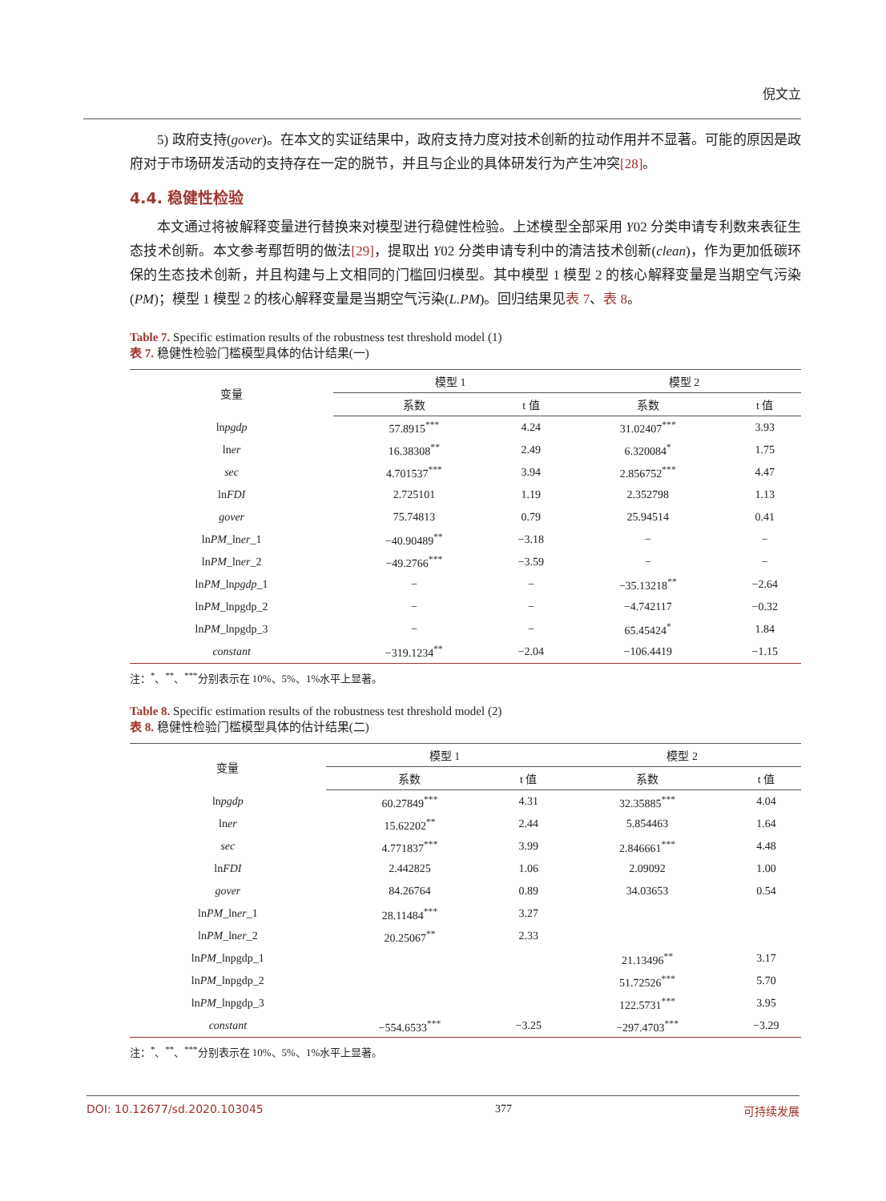倪文立
5) 政府支持(gover)。在本文的实证结果中，政府支持力度对技术创新的拉动作用并不显著。可能的原因是政府对于市场研发活动的支持存在一定的脱节，并且与企业的具体研发行为产生冲突[28]。
4.4. 稳健性检验
本文通过将被解释变量进行替换来对模型进行稳健性检验。上述模型全部采用 Y02 分类申请专利数来表征生态技术创新。本文参考鄢哲明的做法[29]，提取出 Y02 分类申请专利中的清洁技术创新(clean)，作为更加低碳环保的生态技术创新，并且构建与上文相同的门槛回归模型。其中模型 1 模型 2 的核心解释变量是当期空气污染(PM)；模型 1 模型 2 的核心解释变量是当期空气污染(L.PM)。回归结果见表 7、表 8。
Table 7. Specific estimation results of the robustness test threshold model (1)
表 7. 稳健性检验门槛模型具体的估计结果(一)
| 变量 | 模型 1 | | 模型 2 | |
| --- | --- | --- | --- | --- |
| | 系数 | t 值 | 系数 | t 值 |
| ln pgdp | 57.8915<sup>***</sup> | 4.24 | 31.02407<sup>***</sup> | 3.93 |
| ln er | 16.38308<sup>**</sup> | 2.49 | 6.320084<sup>*</sup> | 1.75 |
| sec | 4.701537<sup>***</sup> | 3.94 | 2.856752<sup>***</sup> | 4.47 |
| ln FDI | 2.725101 | 1.19 | 2.352798 | 1.13 |
| gover | 75.74813 | 0.79 | 25.94514 | 0.41 |
| ln PM _ln er _1 | −40.90489<sup>**</sup> | −3.18 | − | − |
| ln PM _ln er _2 | −49.2766<sup>***</sup> | −3.59 | − | − |
| ln PM _ln pgdp _1 | − | − | −35.13218<sup>**</sup> | −2.64 |
| ln PM _lnpgdp_2 | − | − | −4.742117 | −0.32 |
| ln PM _lnpgdp_3 | − | − | 65.45424<sup>*</sup> | 1.84 |
| constant | −319.1234<sup>**</sup> | −2.04 | −106.4419 | −1.15 |
注：<sup>*</sup>、<sup>**</sup>、<sup>***</sup>分别表示在 10%、5%、1%水平上显著。
Table 8. Specific estimation results of the robustness test threshold model (2)
表 8. 稳健性检验门槛模型具体的估计结果(二)
| 变量 | 模型 1 | | 模型 2 | |
| --- | --- | --- | --- | --- |
| | 系数 | t 值 | 系数 | t 值 |
| ln pgdp | 60.27849<sup>***</sup> | 4.31 | 32.35885<sup>***</sup> | 4.04 |
| ln er | 15.62202<sup>**</sup> | 2.44 | 5.854463 | 1.64 |
| sec | 4.771837<sup>***</sup> | 3.99 | 2.846661<sup>***</sup> | 4.48 |
| ln FDI | 2.442825 | 1.06 | 2.09092 | 1.00 |
| gover | 84.26764 | 0.89 | 34.03653 | 0.54 |
| ln PM _ln er _1 | 28.11484<sup>***</sup> | 3.27 | | |
| ln PM _ln er _2 | 20.25067<sup>**</sup> | 2.33 | | |
| ln PM _lnpgdp_1 | | | 21.13496<sup>**</sup> | 3.17 |
| ln PM _lnpgdp_2 | | | 51.72526<sup>***</sup> | 5.70 |
| ln PM _lnpgdp_3 | | | 122.5731<sup>***</sup> | 3.95 |
| constant | −554.6533<sup>***</sup> | −3.25 | −297.4703<sup>***</sup> | −3.29 |
注：<sup>*</sup>、<sup>**</sup>、<sup>***</sup>分别表示在 10%、5%、1%水平上显著。
DOI: 10.12677/sd.2020.103045 377 可持续发展